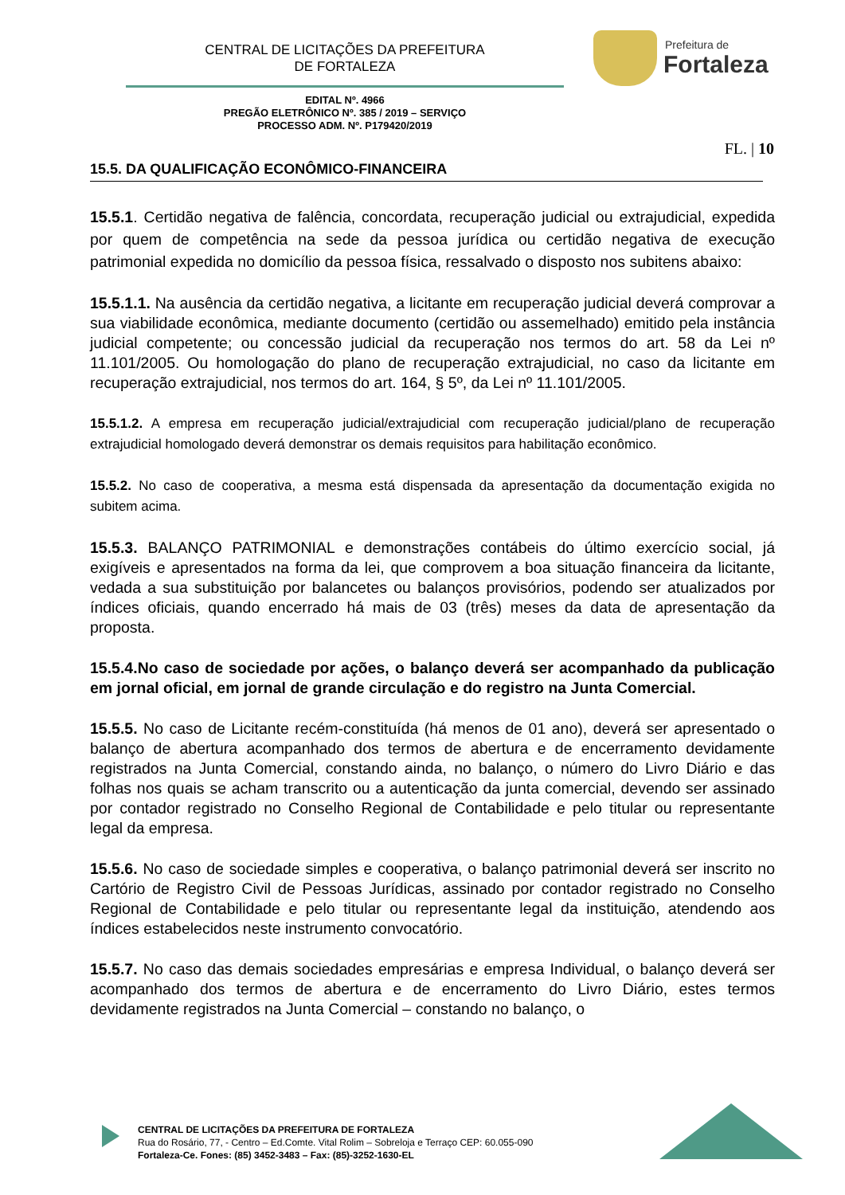CENTRAL DE LICITAÇÕES DA PREFEITURA
DE FORTALEZA
Prefeitura de
Fortaleza
EDITAL Nº. 4966
PREGÃO ELETRÔNICO Nº. 385 / 2019 – SERVIÇO
PROCESSO ADM. Nº. P179420/2019
FL. | 10
15.5. DA QUALIFICAÇÃO ECONÔMICO-FINANCEIRA
15.5.1. Certidão negativa de falência, concordata, recuperação judicial ou extrajudicial, expedida por quem de competência na sede da pessoa jurídica ou certidão negativa de execução patrimonial expedida no domicílio da pessoa física, ressalvado o disposto nos subitens abaixo:
15.5.1.1. Na ausência da certidão negativa, a licitante em recuperação judicial deverá comprovar a sua viabilidade econômica, mediante documento (certidão ou assemelhado) emitido pela instância judicial competente; ou concessão judicial da recuperação nos termos do art. 58 da Lei nº 11.101/2005. Ou homologação do plano de recuperação extrajudicial, no caso da licitante em recuperação extrajudicial, nos termos do art. 164, § 5º, da Lei nº 11.101/2005.
15.5.1.2. A empresa em recuperação judicial/extrajudicial com recuperação judicial/plano de recuperação extrajudicial homologado deverá demonstrar os demais requisitos para habilitação econômico.
15.5.2. No caso de cooperativa, a mesma está dispensada da apresentação da documentação exigida no subitem acima.
15.5.3. BALANÇO PATRIMONIAL e demonstrações contábeis do último exercício social, já exigíveis e apresentados na forma da lei, que comprovem a boa situação financeira da licitante, vedada a sua substituição por balancetes ou balanços provisórios, podendo ser atualizados por índices oficiais, quando encerrado há mais de 03 (três) meses da data de apresentação da proposta.
15.5.4.No caso de sociedade por ações, o balanço deverá ser acompanhado da publicação em jornal oficial, em jornal de grande circulação e do registro na Junta Comercial.
15.5.5. No caso de Licitante recém-constituída (há menos de 01 ano), deverá ser apresentado o balanço de abertura acompanhado dos termos de abertura e de encerramento devidamente registrados na Junta Comercial, constando ainda, no balanço, o número do Livro Diário e das folhas nos quais se acham transcrito ou a autenticação da junta comercial, devendo ser assinado por contador registrado no Conselho Regional de Contabilidade e pelo titular ou representante legal da empresa.
15.5.6. No caso de sociedade simples e cooperativa, o balanço patrimonial deverá ser inscrito no Cartório de Registro Civil de Pessoas Jurídicas, assinado por contador registrado no Conselho Regional de Contabilidade e pelo titular ou representante legal da instituição, atendendo aos índices estabelecidos neste instrumento convocatório.
15.5.7. No caso das demais sociedades empresárias e empresa Individual, o balanço deverá ser acompanhado dos termos de abertura e de encerramento do Livro Diário, estes termos devidamente registrados na Junta Comercial – constando no balanço, o
CENTRAL DE LICITAÇÕES DA PREFEITURA DE FORTALEZA
Rua do Rosário, 77, - Centro – Ed.Comte. Vital Rolim – Sobreloja e Terraço CEP: 60.055-090
Fortaleza-Ce. Fones: (85) 3452-3483 – Fax: (85)-3252-1630-EL